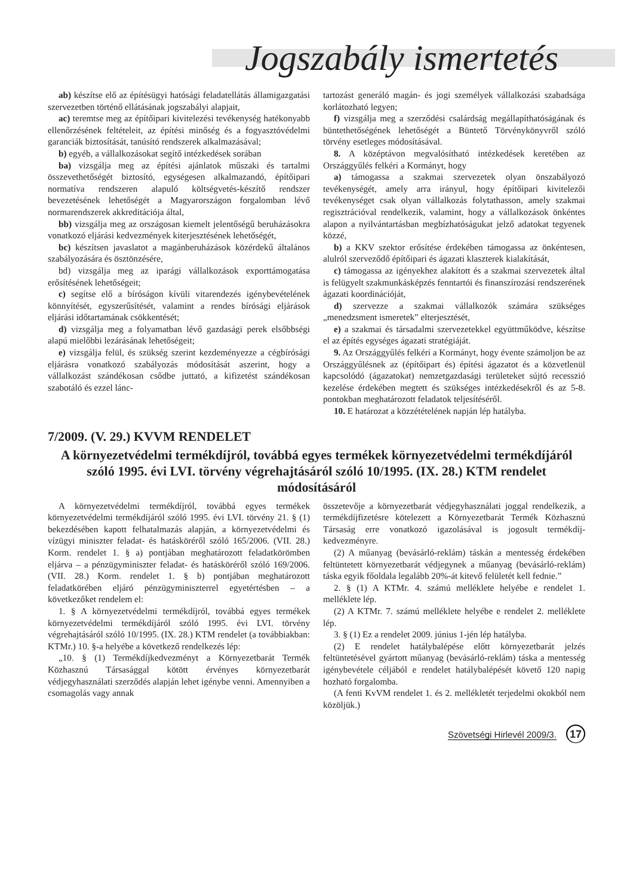Jogszabály ismertetés
ab) készítse elő az építésügyi hatósági feladatellátás államigazgatási szervezetben történő ellátásának jogszabályi alapjait,
ac) teremtse meg az építőipari kivitelezési tevékenység hatékonyabb ellenőrzésének feltételeit, az építési minőség és a fogyasztóvédelmi garanciák biztosítását, tanúsító rendszerek alkalmazásával;
b) egyéb, a vállalkozásokat segítő intézkedések sorában
ba) vizsgálja meg az építési ajánlatok műszaki és tartalmi összevethetőségét biztosító, egységesen alkalmazandó, építőipari normatíva rendszeren alapuló költségvetés-készítő rendszer bevezetésének lehetőségét a Magyarországon forgalomban lévő normarendszerek akkreditációja által,
bb) vizsgálja meg az országosan kiemelt jelentőségű beruházásokra vonatkozó eljárási kedvezmények kiterjesztésének lehetőségét,
bc) készítsen javaslatot a magánberuházások közérdekű általános szabályozására és ösztönzésére,
bd) vizsgálja meg az iparági vállalkozások exporttámogatása erősítésének lehetőségeit;
c) segítse elő a bíróságon kívüli vitarendezés igénybevételének könnyítését, egyszerűsítését, valamint a rendes bírósági eljárások eljárási időtartamának csökkentését;
d) vizsgálja meg a folyamatban lévő gazdasági perek elsőbbségi alapú mielőbbi lezárásának lehetőségeit;
e) vizsgálja felül, és szükség szerint kezdeményezze a cégbírósági eljárásra vonatkozó szabályozás módosítását aszerint, hogy a vállalkozást szándékosan csődbe juttató, a kifizetést szándékosan szabotáló és ezzel lánc-
tartozást generáló magán- és jogi személyek vállalkozási szabadsága korlátozható legyen;
f) vizsgálja meg a szerződési csalárdság megállapíthatóságának és büntethetőségének lehetőségét a Büntető Törvénykönyvről szóló törvény esetleges módosításával.
8. A középtávon megvalósítható intézkedések keretében az Országgyűlés felkéri a Kormányt, hogy
a) támogassa a szakmai szervezetek olyan önszabályozó tevékenységét, amely arra irányul, hogy építőipari kivitelezői tevékenységet csak olyan vállalkozás folytathasson, amely szakmai regisztrációval rendelkezik, valamint, hogy a vállalkozások önkéntes alapon a nyilvántartásban megbízhatóságukat jelző adatokat tegyenek közzé,
b) a KKV szektor erősítése érdekében támogassa az önkéntesen, alulról szerveződő építőipari és ágazati klaszterek kialakítását,
c) támogassa az igényekhez alakított és a szakmai szervezetek által is felügyelt szakmunkásképzés fenntartói és finanszírozási rendszerének ágazati koordinációját,
d) szervezze a szakmai vállalkozók számára szükséges „menedzsment ismeretek” elterjesztését,
e) a szakmai és társadalmi szervezetekkel együttműködve, készítse el az építés egységes ágazati stratégiáját.
9. Az Országgyűlés felkéri a Kormányt, hogy évente számoljon be az Országgyűlésnek az (építőipart és) építési ágazatot és a közvetlenül kapcsolódó (ágazatokat) nemzetgazdasági területeket sújtó recesszió kezelése érdekében megtett és szükséges intézkedésekről és az 5-8. pontokban meghatározott feladatok teljesítéséről.
10. E határozat a közzétételének napján lép hatályba.
7/2009. (V. 29.) KVVM RENDELET
A környezetvédelmi termékdíjról, továbbá egyes termékek környezetvédelmi termékdíjáról szóló 1995. évi LVI. törvény végrehajtásáról szóló 10/1995. (IX. 28.) KTM rendelet módosításáról
A környezetvédelmi termékdíjról, továbbá egyes termékek környezetvédelmi termékdíjáról szóló 1995. évi LVI. törvény 21. § (1) bekezdésében kapott felhatalmazás alapján, a környezetvédelmi és vízügyi miniszter feladat- és hatásköréről szóló 165/2006. (VII. 28.) Korm. rendelet 1. § a) pontjában meghatározott feladatkörömben eljárva – a pénzügyminiszter feladat- és hatásköréről szóló 169/2006. (VII. 28.) Korm. rendelet 1. § b) pontjában meghatározott feladatkörében eljáró pénzügyminiszterrel egyetértésben – a következőket rendelem el:
1. § A környezetvédelmi termékdíjról, továbbá egyes termékek környezetvédelmi termékdíjáról szóló 1995. évi LVI. törvény végrehajtásáról szóló 10/1995. (IX. 28.) KTM rendelet (a továbbiakban: KTMr.) 10. §-a helyébe a következő rendelkezés lép:
„10. § (1) Termékdíjkedvezményt a Környezetbarát Termék Közhasznú Társasággal kötött érvényes környezetbarát védjegyhasználati szerződés alapján lehet igénybe venni. Amennyiben a csomagolás vagy annak
összetevője a környezetbarát védjegyhasználati joggal rendelkezik, a termékdíjfizetésre kötelezett a Környezetbarát Termék Közhasznú Társaság erre vonatkozó igazolásával is jogosult termékdíj-kedvezményre.
(2) A műanyag (bevásárló-reklám) táskán a mentesség érdekében feltüntetett környezetbarát védjegynek a műanyag (bevásárló-reklám) táska egyik főoldala legalább 20%-át kitevő felületét kell fednie.”
2. § (1) A KTMr. 4. számú melléklete helyébe e rendelet 1. melléklete lép.
(2) A KTMr. 7. számú melléklete helyébe e rendelet 2. melléklete lép.
3. § (1) Ez a rendelet 2009. június 1-jén lép hatályba.
(2) E rendelet hatálybalépése előtt környezetbarát jelzés feltüntetésével gyártott műanyag (bevásárló-reklám) táska a mentesség igénybevétele céljából e rendelet hatálybalépését követő 120 napig hozható forgalomba.
(A fenti KvVM rendelet 1. és 2. mellékletét terjedelmi okokból nem közöljük.)
Szövetségi Hirlevél 2009/3. 17